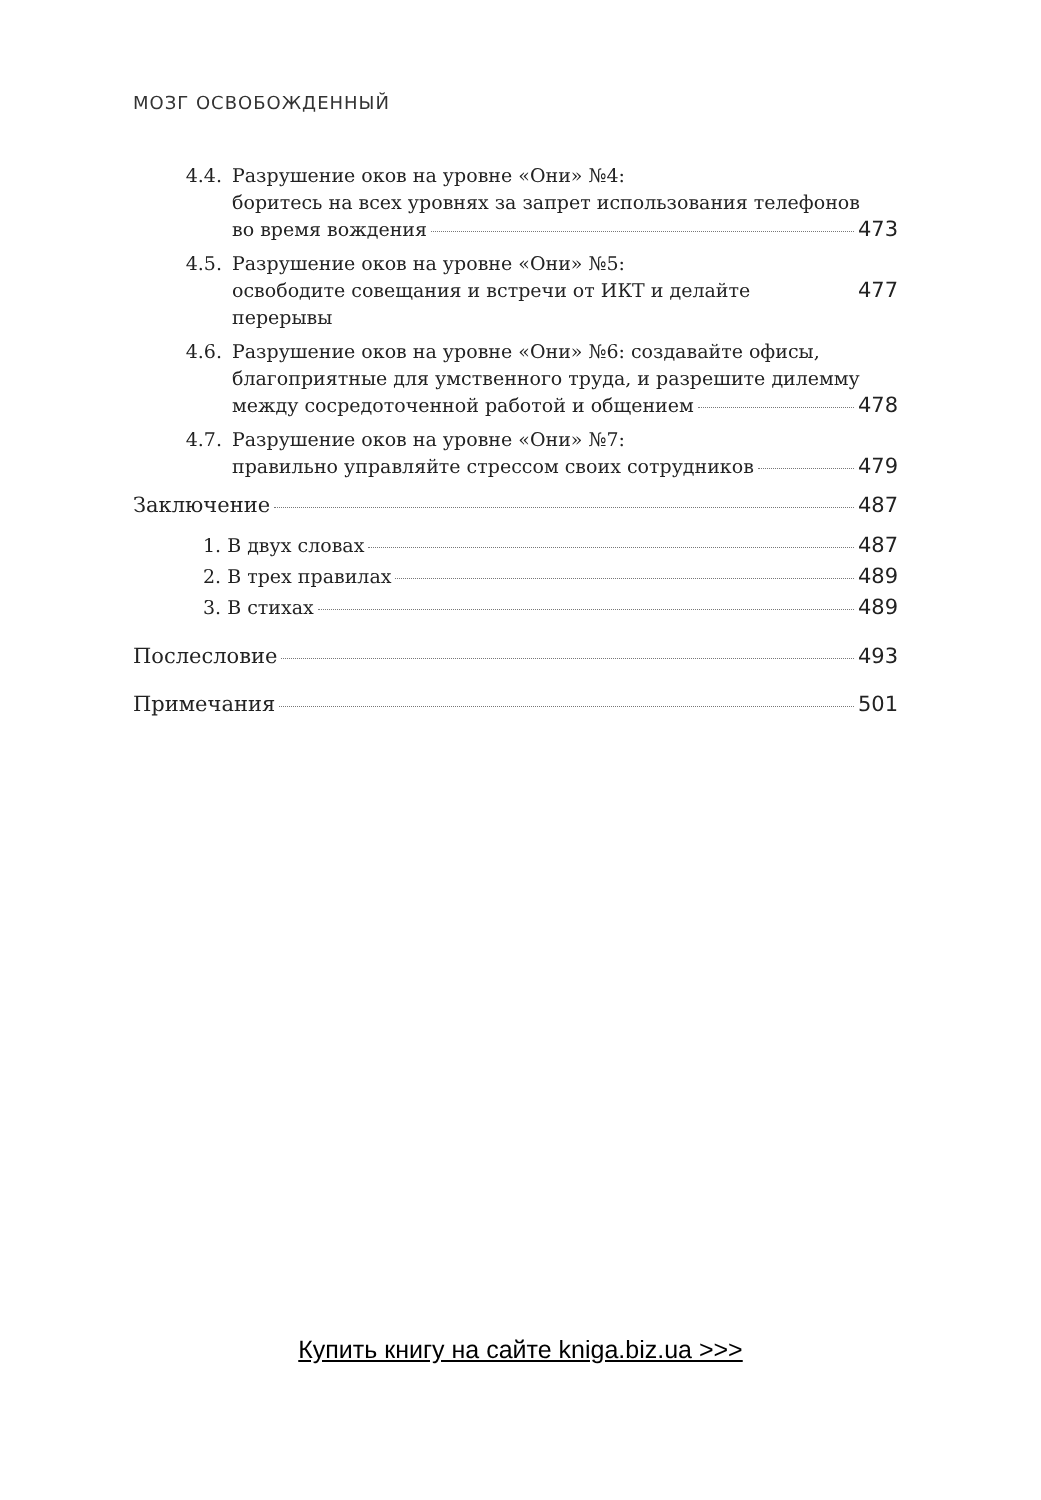МОЗГ ОСВОБОЖДЕННЫЙ
4.4. Разрушение оков на уровне «Они» №4:
боритесь на всех уровнях за запрет использования телефонов
во время вождения 473
4.5. Разрушение оков на уровне «Они» №5:
освободите совещания и встречи от ИКТ и делайте перерывы 477
4.6. Разрушение оков на уровне «Они» №6: создавайте офисы,
благоприятные для умственного труда, и разрешите дилемму
между сосредоточенной работой и общением 478
4.7. Разрушение оков на уровне «Они» №7:
правильно управляйте стрессом своих сотрудников 479
Заключение 487
1. В двух словах 487
2. В трех правилах 489
3. В стихах 489
Послесловие 493
Примечания 501
Купить книгу на сайте kniga.biz.ua >>>